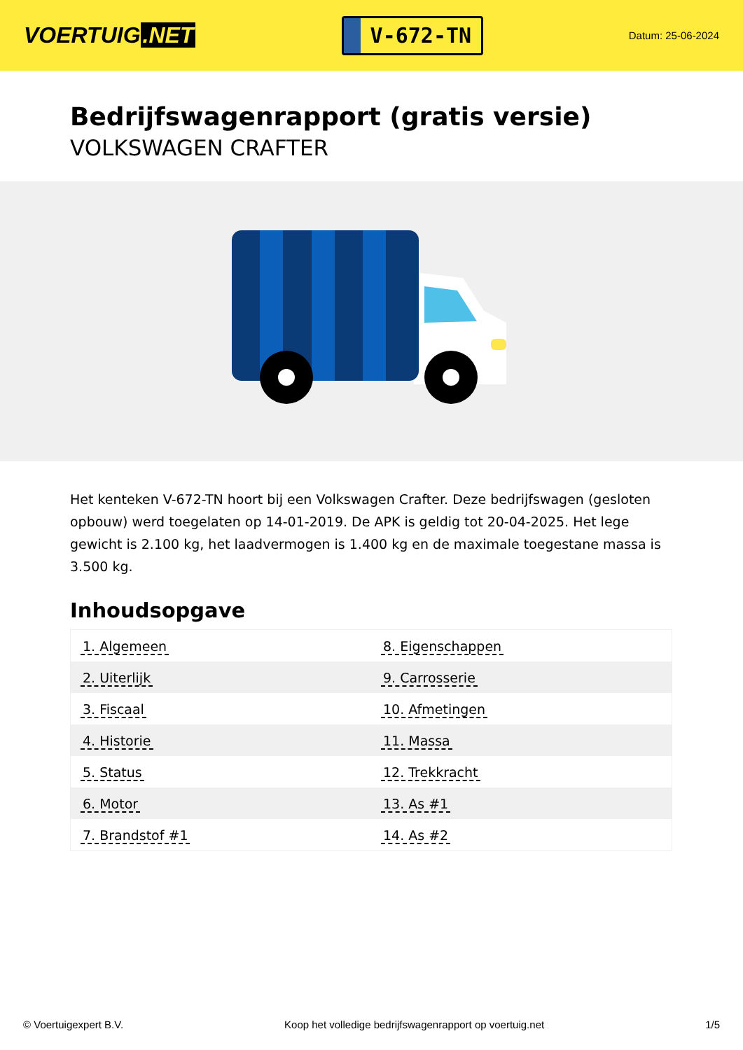VOERTUIG.NET
V-672-TN
Datum: 25-06-2024
Bedrijfswagenrapport (gratis versie)
VOLKSWAGEN CRAFTER
Het kenteken V-672-TN hoort bij een Volkswagen Crafter. Deze bedrijfswagen (gesloten opbouw) werd toegelaten op 14-01-2019. De APK is geldig tot 20-04-2025. Het lege gewicht is 2.100 kg, het laadvermogen is 1.400 kg en de maximale toegestane massa is 3.500 kg.
Inhoudsopgave
| 1. Algemeen | 8. Eigenschappen |
| 2. Uiterlijk | 9. Carrosserie |
| 3. Fiscaal | 10. Afmetingen |
| 4. Historie | 11. Massa |
| 5. Status | 12. Trekkracht |
| 6. Motor | 13. As #1 |
| 7. Brandstof #1 | 14. As #2 |
© Voertuigexpert B.V. Koop het volledige bedrijfswagenrapport op voertuig.net
1/5